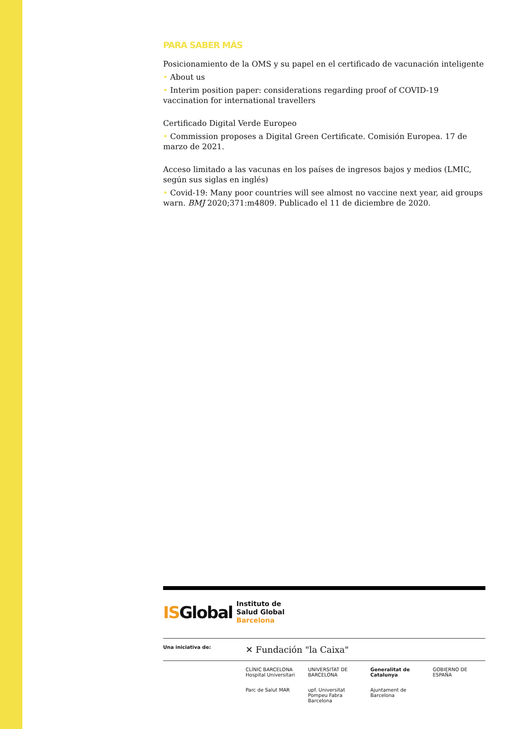PARA SABER MÁS
Posicionamiento de la OMS y su papel en el certificado de vacunación inteligente
• About us
• Interim position paper: considerations regarding proof of COVID-19 vaccination for international travellers
Certificado Digital Verde Europeo
• Commission proposes a Digital Green Certificate. Comisión Europea. 17 de marzo de 2021.
Acceso limitado a las vacunas en los países de ingresos bajos y medios (LMIC, según sus siglas en inglés)
• Covid-19: Many poor countries will see almost no vaccine next year, aid groups warn. BMJ 2020;371:m4809. Publicado el 11 de diciembre de 2020.
ISGlobal Instituto de
Salud Global
Barcelona
Una iniciativa de: ✕ Fundación "la Caixa"
CLÍNIC BARCELONA Hospital Universitari UNIVERSITAT DE BARCELONA Generalitat de Catalunya GOBIERNO DE ESPAÑA Parc de Salut MAR upf. Universitat Pompeu Fabra Barcelona Ajuntament de Barcelona